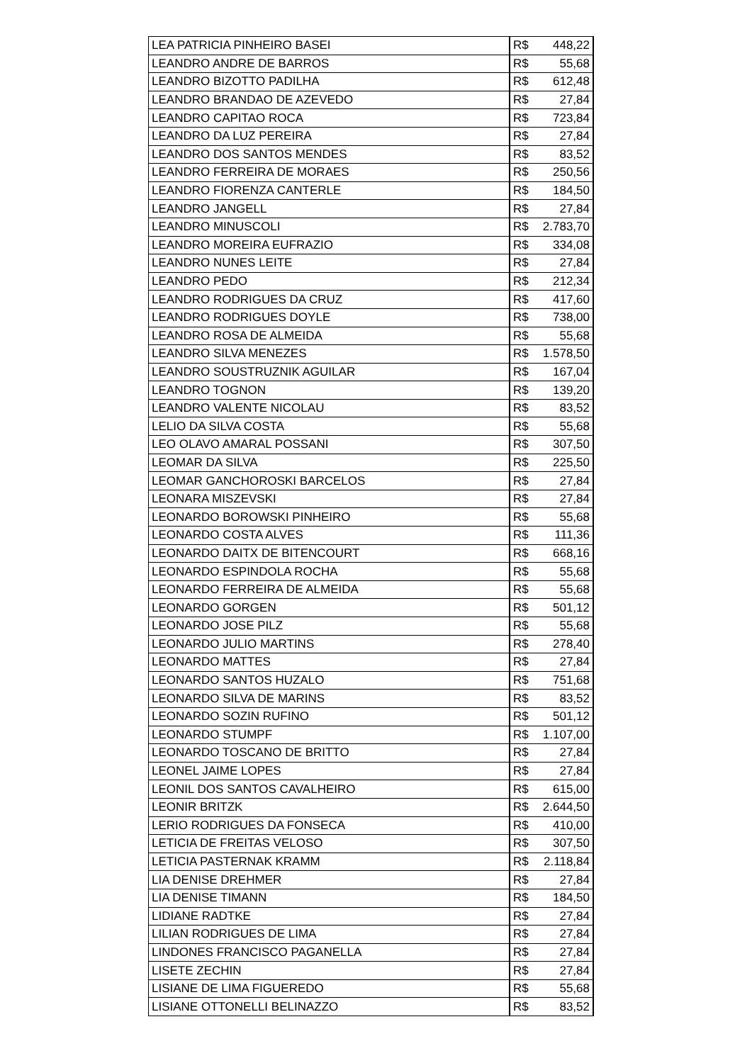| LEA PATRICIA PINHEIRO BASEI | R$ | 448,22 |
| LEANDRO ANDRE DE BARROS | R$ | 55,68 |
| LEANDRO BIZOTTO PADILHA | R$ | 612,48 |
| LEANDRO BRANDAO DE AZEVEDO | R$ | 27,84 |
| LEANDRO CAPITAO ROCA | R$ | 723,84 |
| LEANDRO DA LUZ PEREIRA | R$ | 27,84 |
| LEANDRO DOS SANTOS MENDES | R$ | 83,52 |
| LEANDRO FERREIRA DE MORAES | R$ | 250,56 |
| LEANDRO FIORENZA CANTERLE | R$ | 184,50 |
| LEANDRO JANGELL | R$ | 27,84 |
| LEANDRO MINUSCOLI | R$ | 2.783,70 |
| LEANDRO MOREIRA EUFRAZIO | R$ | 334,08 |
| LEANDRO NUNES LEITE | R$ | 27,84 |
| LEANDRO PEDO | R$ | 212,34 |
| LEANDRO RODRIGUES DA CRUZ | R$ | 417,60 |
| LEANDRO RODRIGUES DOYLE | R$ | 738,00 |
| LEANDRO ROSA DE ALMEIDA | R$ | 55,68 |
| LEANDRO SILVA MENEZES | R$ | 1.578,50 |
| LEANDRO SOUSTRUZNIK AGUILAR | R$ | 167,04 |
| LEANDRO TOGNON | R$ | 139,20 |
| LEANDRO VALENTE NICOLAU | R$ | 83,52 |
| LELIO DA SILVA COSTA | R$ | 55,68 |
| LEO OLAVO AMARAL POSSANI | R$ | 307,50 |
| LEOMAR DA SILVA | R$ | 225,50 |
| LEOMAR GANCHOROSKI BARCELOS | R$ | 27,84 |
| LEONARA MISZEVSKI | R$ | 27,84 |
| LEONARDO BOROWSKI PINHEIRO | R$ | 55,68 |
| LEONARDO COSTA ALVES | R$ | 111,36 |
| LEONARDO DAITX DE BITENCOURT | R$ | 668,16 |
| LEONARDO ESPINDOLA ROCHA | R$ | 55,68 |
| LEONARDO FERREIRA DE ALMEIDA | R$ | 55,68 |
| LEONARDO GORGEN | R$ | 501,12 |
| LEONARDO JOSE PILZ | R$ | 55,68 |
| LEONARDO JULIO MARTINS | R$ | 278,40 |
| LEONARDO MATTES | R$ | 27,84 |
| LEONARDO SANTOS HUZALO | R$ | 751,68 |
| LEONARDO SILVA DE MARINS | R$ | 83,52 |
| LEONARDO SOZIN RUFINO | R$ | 501,12 |
| LEONARDO STUMPF | R$ | 1.107,00 |
| LEONARDO TOSCANO DE BRITTO | R$ | 27,84 |
| LEONEL JAIME LOPES | R$ | 27,84 |
| LEONIL DOS SANTOS CAVALHEIRO | R$ | 615,00 |
| LEONIR BRITZK | R$ | 2.644,50 |
| LERIO RODRIGUES DA FONSECA | R$ | 410,00 |
| LETICIA DE FREITAS VELOSO | R$ | 307,50 |
| LETICIA PASTERNAK KRAMM | R$ | 2.118,84 |
| LIA DENISE DREHMER | R$ | 27,84 |
| LIA DENISE TIMANN | R$ | 184,50 |
| LIDIANE RADTKE | R$ | 27,84 |
| LILIAN RODRIGUES DE LIMA | R$ | 27,84 |
| LINDONES FRANCISCO PAGANELLA | R$ | 27,84 |
| LISETE ZECHIN | R$ | 27,84 |
| LISIANE DE LIMA FIGUEREDO | R$ | 55,68 |
| LISIANE OTTONELLI BELINAZZO | R$ | 83,52 |